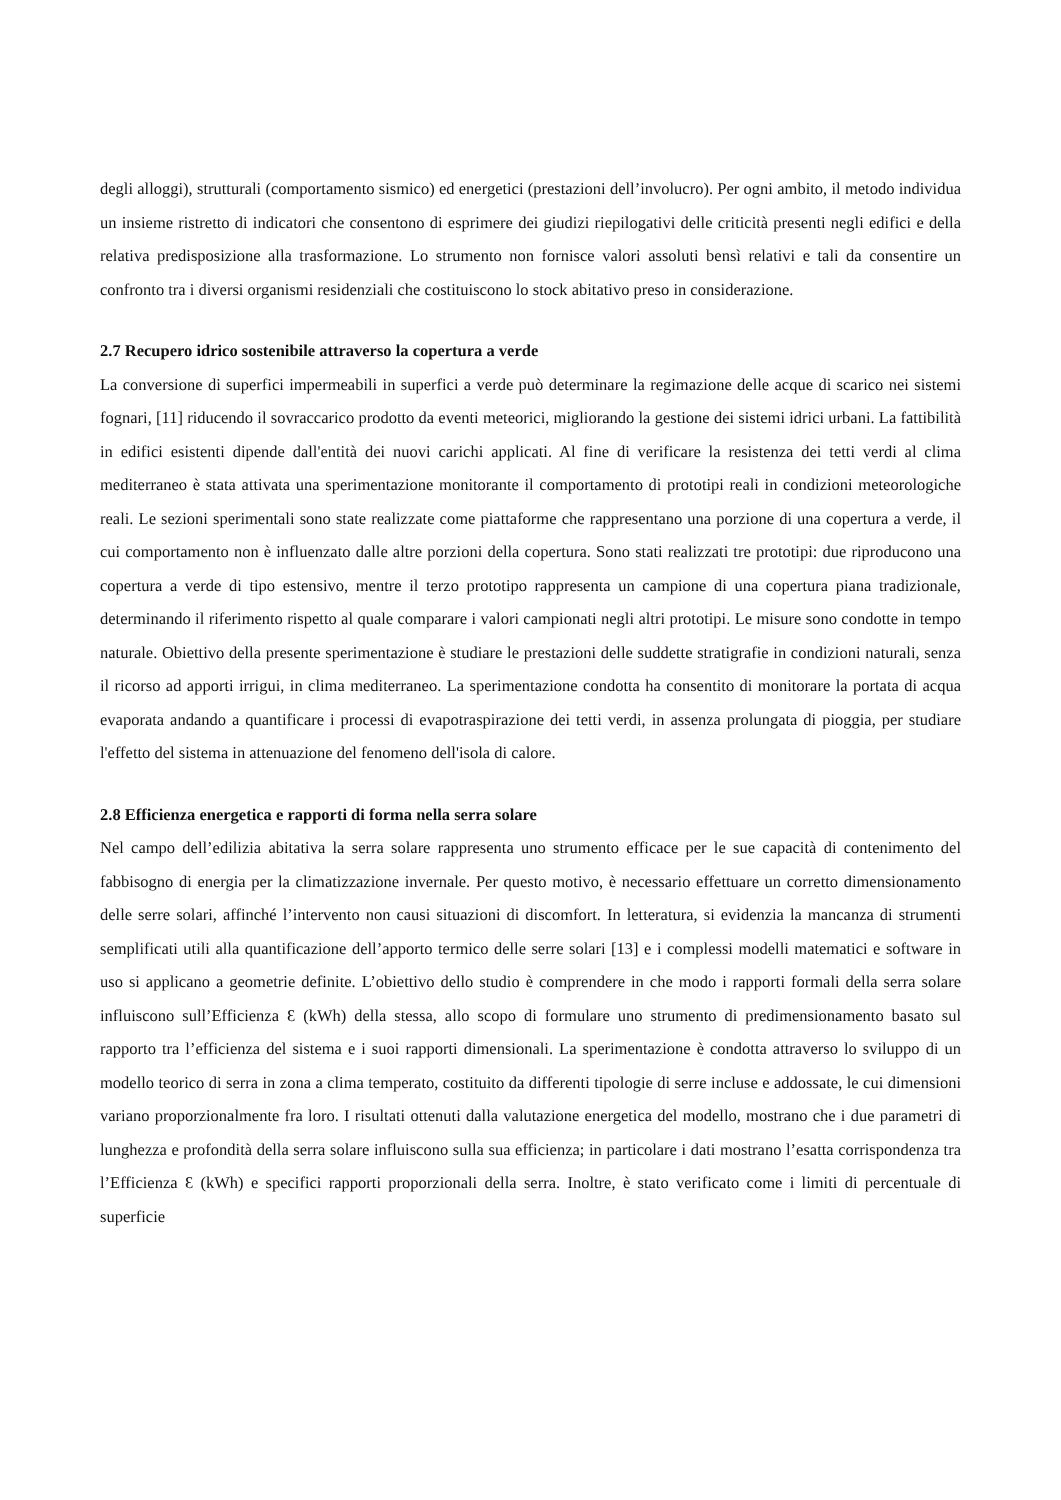degli alloggi), strutturali (comportamento sismico) ed energetici (prestazioni dell’involucro). Per ogni ambito, il metodo individua un insieme ristretto di indicatori che consentono di esprimere dei giudizi riepilogativi delle criticità presenti negli edifici e della relativa predisposizione alla trasformazione. Lo strumento non fornisce valori assoluti bensì relativi e tali da consentire un confronto tra i diversi organismi residenziali che costituiscono lo stock abitativo preso in considerazione.
2.7 Recupero idrico sostenibile attraverso la copertura a verde
La conversione di superfici impermeabili in superfici a verde può determinare la regimazione delle acque di scarico nei sistemi fognari, [11] riducendo il sovraccarico prodotto da eventi meteorici, migliorando la gestione dei sistemi idrici urbani. La fattibilità in edifici esistenti dipende dall'entità dei nuovi carichi applicati. Al fine di verificare la resistenza dei tetti verdi al clima mediterraneo è stata attivata una sperimentazione monitorante il comportamento di prototipi reali in condizioni meteorologiche reali. Le sezioni sperimentali sono state realizzate come piattaforme che rappresentano una porzione di una copertura a verde, il cui comportamento non è influenzato dalle altre porzioni della copertura. Sono stati realizzati tre prototipi: due riproducono una copertura a verde di tipo estensivo, mentre il terzo prototipo rappresenta un campione di una copertura piana tradizionale, determinando il riferimento rispetto al quale comparare i valori campionati negli altri prototipi. Le misure sono condotte in tempo naturale. Obiettivo della presente sperimentazione è studiare le prestazioni delle suddette stratigrafie in condizioni naturali, senza il ricorso ad apporti irrigui, in clima mediterraneo. La sperimentazione condotta ha consentito di monitorare la portata di acqua evaporata andando a quantificare i processi di evapotraspirazione dei tetti verdi, in assenza prolungata di pioggia, per studiare l'effetto del sistema in attenuazione del fenomeno dell'isola di calore.
2.8 Efficienza energetica e rapporti di forma nella serra solare
Nel campo dell’edilizia abitativa la serra solare rappresenta uno strumento efficace per le sue capacità di contenimento del fabbisogno di energia per la climatizzazione invernale. Per questo motivo, è necessario effettuare un corretto dimensionamento delle serre solari, affinché l’intervento non causi situazioni di discomfort. In letteratura, si evidenzia la mancanza di strumenti semplificati utili alla quantificazione dell’apporto termico delle serre solari [13] e i complessi modelli matematici e software in uso si applicano a geometrie definite. L’obiettivo dello studio è comprendere in che modo i rapporti formali della serra solare influiscono sull’Efficienza Ɛ (kWh) della stessa, allo scopo di formulare uno strumento di predimensionamento basato sul rapporto tra l’efficienza del sistema e i suoi rapporti dimensionali. La sperimentazione è condotta attraverso lo sviluppo di un modello teorico di serra in zona a clima temperato, costituito da differenti tipologie di serre incluse e addossate, le cui dimensioni variano proporzionalmente fra loro. I risultati ottenuti dalla valutazione energetica del modello, mostrano che i due parametri di lunghezza e profondità della serra solare influiscono sulla sua efficienza; in particolare i dati mostrano l’esatta corrispondenza tra l’Efficienza Ɛ (kWh) e specifici rapporti proporzionali della serra. Inoltre, è stato verificato come i limiti di percentuale di superficie